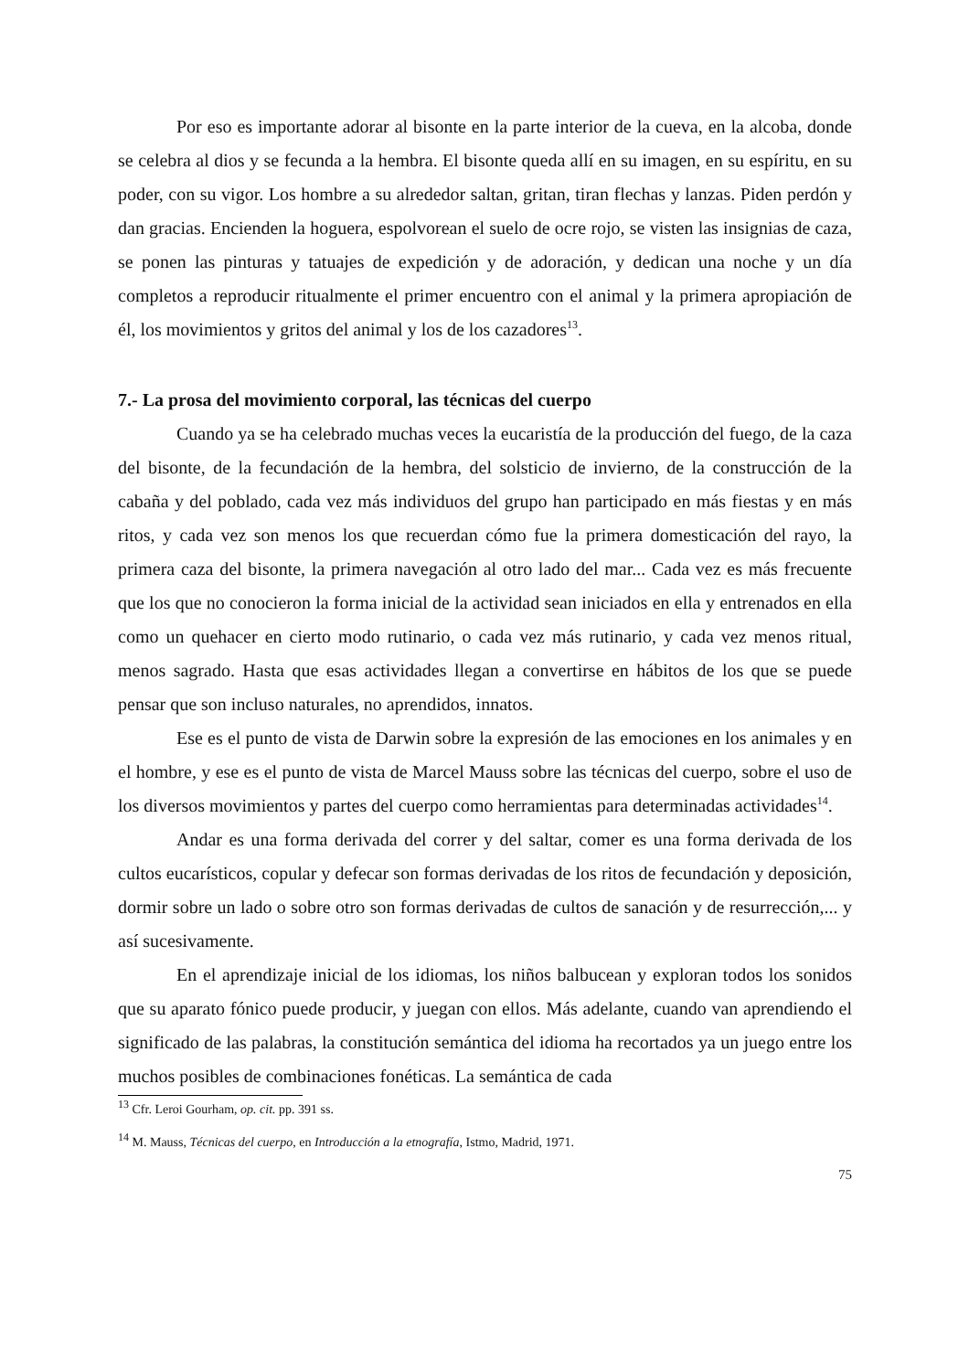Por eso es importante adorar al bisonte en la parte interior de la cueva, en la alcoba, donde se celebra al dios y se fecunda a la hembra. El bisonte queda allí en su imagen, en su espíritu, en su poder, con su vigor. Los hombre a su alrededor saltan, gritan, tiran flechas y lanzas. Piden perdón y dan gracias. Encienden la hoguera, espolvorean el suelo de ocre rojo, se visten las insignias de caza, se ponen las pinturas y tatuajes de expedición y de adoración, y dedican una noche y un día completos a reproducir ritualmente el primer encuentro con el animal y la primera apropiación de él, los movimientos y gritos del animal y los de los cazadores<sup>13</sup>.
7.- La prosa del movimiento corporal, las técnicas del cuerpo
Cuando ya se ha celebrado muchas veces la eucaristía de la producción del fuego, de la caza del bisonte, de la fecundación de la hembra, del solsticio de invierno, de la construcción de la cabaña y del poblado, cada vez más individuos del grupo han participado en más fiestas y en más ritos, y cada vez son menos los que recuerdan cómo fue la primera domesticación del rayo, la primera caza del bisonte, la primera navegación al otro lado del mar... Cada vez es más frecuente que los que no conocieron la forma inicial de la actividad sean iniciados en ella y entrenados en ella como un quehacer en cierto modo rutinario, o cada vez más rutinario, y cada vez menos ritual, menos sagrado. Hasta que esas actividades llegan a convertirse en hábitos de los que se puede pensar que son incluso naturales, no aprendidos, innatos.
Ese es el punto de vista de Darwin sobre la expresión de las emociones en los animales y en el hombre, y ese es el punto de vista de Marcel Mauss sobre las técnicas del cuerpo, sobre el uso de los diversos movimientos y partes del cuerpo como herramientas para determinadas actividades<sup>14</sup>.
Andar es una forma derivada del correr y del saltar, comer es una forma derivada de los cultos eucarísticos, copular y defecar son formas derivadas de los ritos de fecundación y deposición, dormir sobre un lado o sobre otro son formas derivadas de cultos de sanación y de resurrección,... y así sucesivamente.
En el aprendizaje inicial de los idiomas, los niños balbucean y exploran todos los sonidos que su aparato fónico puede producir, y juegan con ellos. Más adelante, cuando van aprendiendo el significado de las palabras, la constitución semántica del idioma ha recortados ya un juego entre los muchos posibles de combinaciones fonéticas. La semántica de cada
<sup>13</sup> Cfr. Leroi Gourham, op. cit. pp. 391 ss.
<sup>14</sup> M. Mauss, Técnicas del cuerpo, en Introducción a la etnografía, Istmo, Madrid, 1971.
75